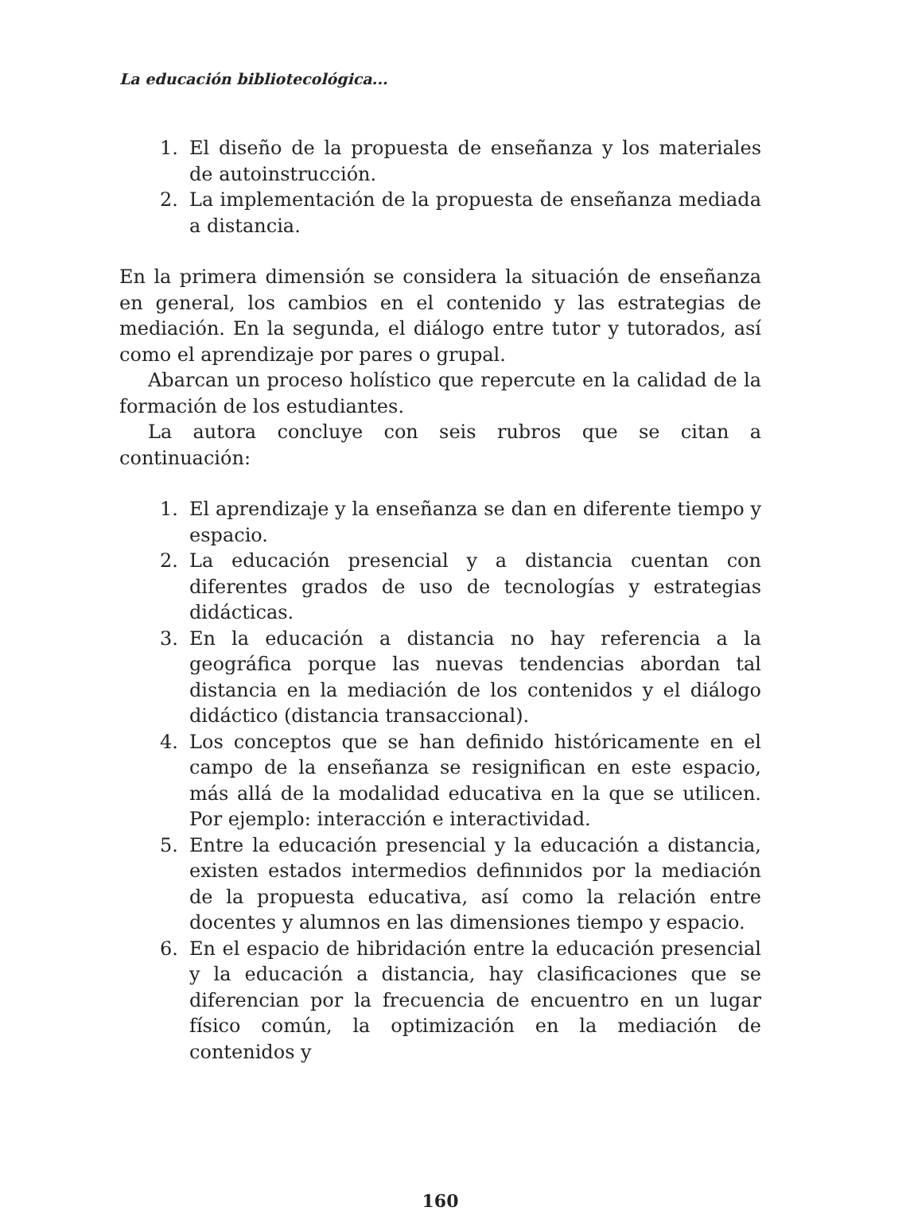La educación bibliotecológica...
1. El diseño de la propuesta de enseñanza y los materiales de autoinstrucción.
2. La implementación de la propuesta de enseñanza mediada a distancia.
En la primera dimensión se considera la situación de enseñanza en general, los cambios en el contenido y las estrategias de mediación. En la segunda, el diálogo entre tutor y tutorados, así como el aprendizaje por pares o grupal.
Abarcan un proceso holístico que repercute en la calidad de la formación de los estudiantes.
La autora concluye con seis rubros que se citan a continuación:
1. El aprendizaje y la enseñanza se dan en diferente tiempo y espacio.
2. La educación presencial y a distancia cuentan con diferentes grados de uso de tecnologías y estrategias didácticas.
3. En la educación a distancia no hay referencia a la geográfica porque las nuevas tendencias abordan tal distancia en la mediación de los contenidos y el diálogo didáctico (distancia transaccional).
4. Los conceptos que se han definido históricamente en el campo de la enseñanza se resignifican en este espacio, más allá de la modalidad educativa en la que se utilicen. Por ejemplo: interacción e interactividad.
5. Entre la educación presencial y la educación a distancia, existen estados intermedios definınidos por la mediación de la propuesta educativa, así como la relación entre docentes y alumnos en las dimensiones tiempo y espacio.
6. En el espacio de hibridación entre la educación presencial y la educación a distancia, hay clasificaciones que se diferencian por la frecuencia de encuentro en un lugar físico común, la optimización en la mediación de contenidos y
160